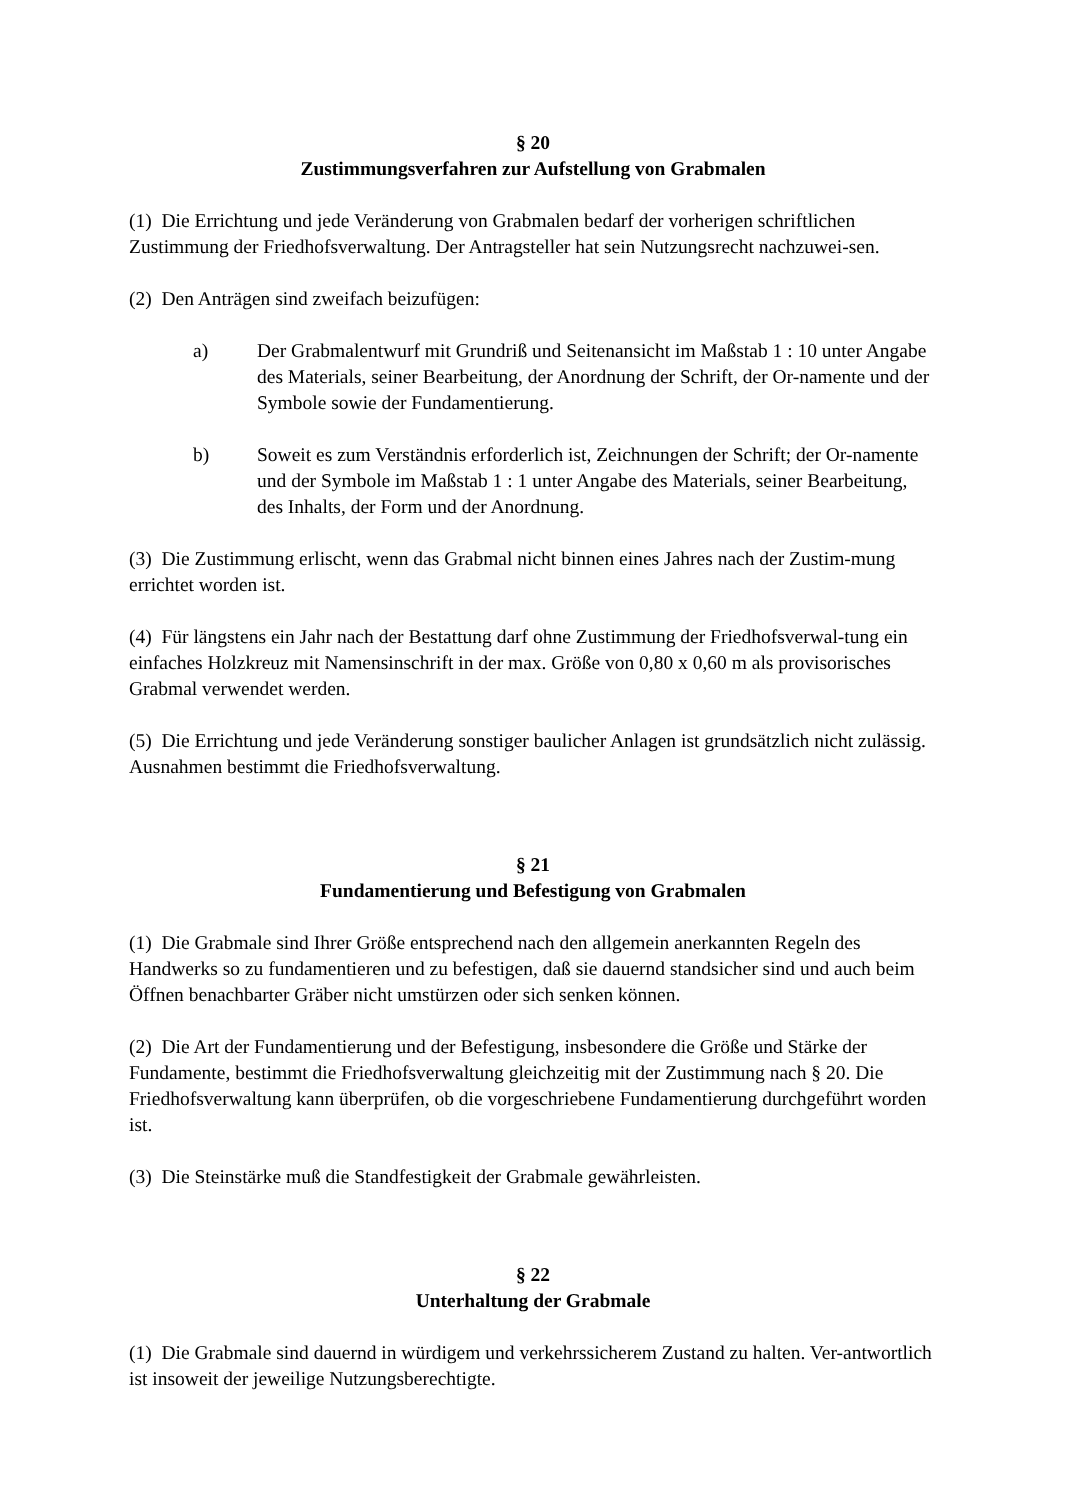§ 20
Zustimmungsverfahren zur Aufstellung von Grabmalen
(1) Die Errichtung und jede Veränderung von Grabmalen bedarf der vorherigen schriftlichen Zustimmung der Friedhofsverwaltung. Der Antragsteller hat sein Nutzungsrecht nachzuwei-sen.
(2) Den Anträgen sind zweifach beizufügen:
a) Der Grabmalentwurf mit Grundriß und Seitenansicht im Maßstab 1 : 10 unter Angabe des Materials, seiner Bearbeitung, der Anordnung der Schrift, der Or-namente und der Symbole sowie der Fundamentierung.
b) Soweit es zum Verständnis erforderlich ist, Zeichnungen der Schrift; der Or-namente und der Symbole im Maßstab 1 : 1 unter Angabe des Materials, seiner Bearbeitung, des Inhalts, der Form und der Anordnung.
(3) Die Zustimmung erlischt, wenn das Grabmal nicht binnen eines Jahres nach der Zustim-mung errichtet worden ist.
(4) Für längstens ein Jahr nach der Bestattung darf ohne Zustimmung der Friedhofsverwal-tung ein einfaches Holzkreuz mit Namensinschrift in der max. Größe von 0,80 x 0,60 m als provisorisches Grabmal verwendet werden.
(5) Die Errichtung und jede Veränderung sonstiger baulicher Anlagen ist grundsätzlich nicht zulässig. Ausnahmen bestimmt die Friedhofsverwaltung.
§ 21
Fundamentierung und Befestigung von Grabmalen
(1) Die Grabmale sind Ihrer Größe entsprechend nach den allgemein anerkannten Regeln des Handwerks so zu fundamentieren und zu befestigen, daß sie dauernd standsicher sind und auch beim Öffnen benachbarter Gräber nicht umstürzen oder sich senken können.
(2) Die Art der Fundamentierung und der Befestigung, insbesondere die Größe und Stärke der Fundamente, bestimmt die Friedhofsverwaltung gleichzeitig mit der Zustimmung nach § 20. Die Friedhofsverwaltung kann überprüfen, ob die vorgeschriebene Fundamentierung durchgeführt worden ist.
(3) Die Steinstärke muß die Standfestigkeit der Grabmale gewährleisten.
§ 22
Unterhaltung der Grabmale
(1) Die Grabmale sind dauernd in würdigem und verkehrssicherem Zustand zu halten. Ver-antwortlich ist insoweit der jeweilige Nutzungsberechtigte.